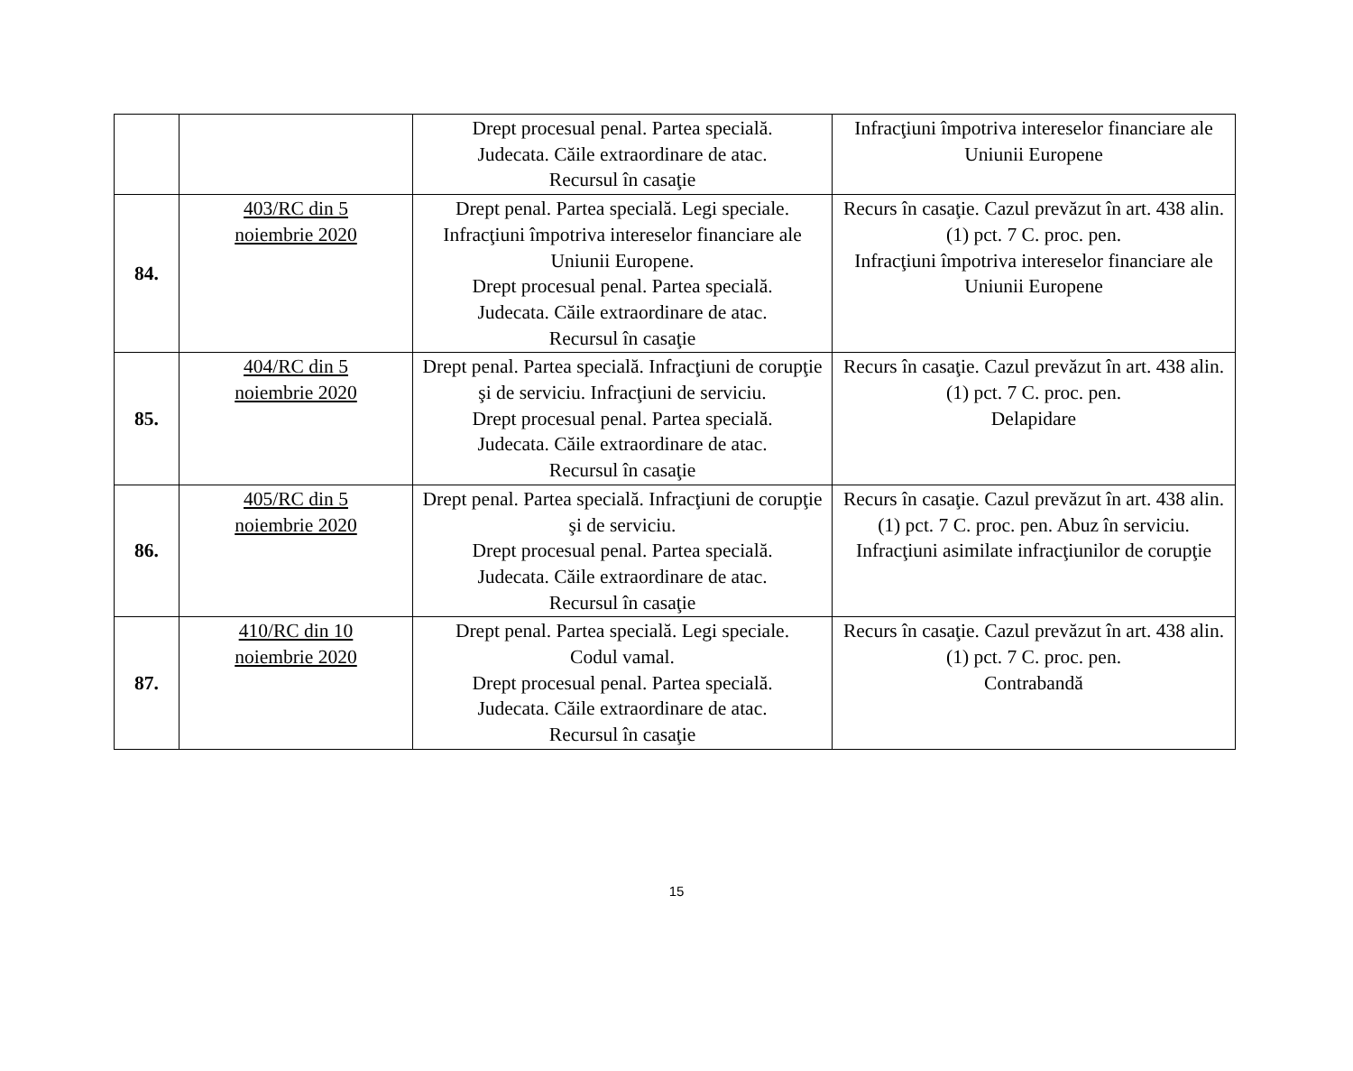| | | Drept procesual penal. Partea specială. Judecata. Căile extraordinare de atac. Recursul în casaţie | Infracţiuni împotriva intereselor financiare ale Uniunii Europene |
| 84. | 403/RC din 5 noiembrie 2020 | Drept penal. Partea specială. Legi speciale. Infracţiuni împotriva intereselor financiare ale Uniunii Europene. Drept procesual penal. Partea specială. Judecata. Căile extraordinare de atac. Recursul în casaţie | Recurs în casaţie. Cazul prevăzut în art. 438 alin. (1) pct. 7 C. proc. pen. Infracţiuni împotriva intereselor financiare ale Uniunii Europene |
| 85. | 404/RC din 5 noiembrie 2020 | Drept penal. Partea specială. Infracţiuni de corupţie şi de serviciu. Infracţiuni de serviciu. Drept procesual penal. Partea specială. Judecata. Căile extraordinare de atac. Recursul în casaţie | Recurs în casaţie. Cazul prevăzut în art. 438 alin. (1) pct. 7 C. proc. pen. Delapidare |
| 86. | 405/RC din 5 noiembrie 2020 | Drept penal. Partea specială. Infracţiuni de corupţie şi de serviciu. Drept procesual penal. Partea specială. Judecata. Căile extraordinare de atac. Recursul în casaţie | Recurs în casaţie. Cazul prevăzut în art. 438 alin. (1) pct. 7 C. proc. pen. Abuz în serviciu. Infracţiuni asimilate infracţiunilor de corupţie |
| 87. | 410/RC din 10 noiembrie 2020 | Drept penal. Partea specială. Legi speciale. Codul vamal. Drept procesual penal. Partea specială. Judecata. Căile extraordinare de atac. Recursul în casaţie | Recurs în casaţie. Cazul prevăzut în art. 438 alin. (1) pct. 7 C. proc. pen. Contrabandă |
15